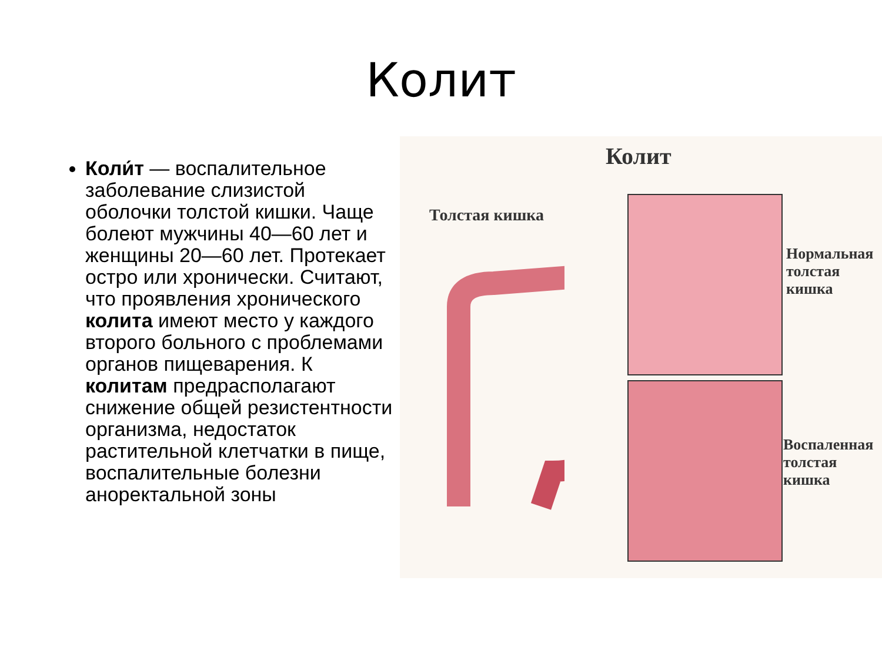Колит
Коли́т — воспалительное заболевание слизистой оболочки толстой кишки. Чаще болеют мужчины 40—60 лет и женщины 20—60 лет. Протекает остро или хронически. Считают, что проявления хронического колита имеют место у каждого второго больного с проблемами органов пищеварения. К колитам предрасполагают снижение общей резистентности организма, недостаток растительной клетчатки в пище, воспалительные болезни аноректальной зоны
Колит
Толстая кишка
Нормальная
толстая
кишка
Воспаленная
толстая
кишка